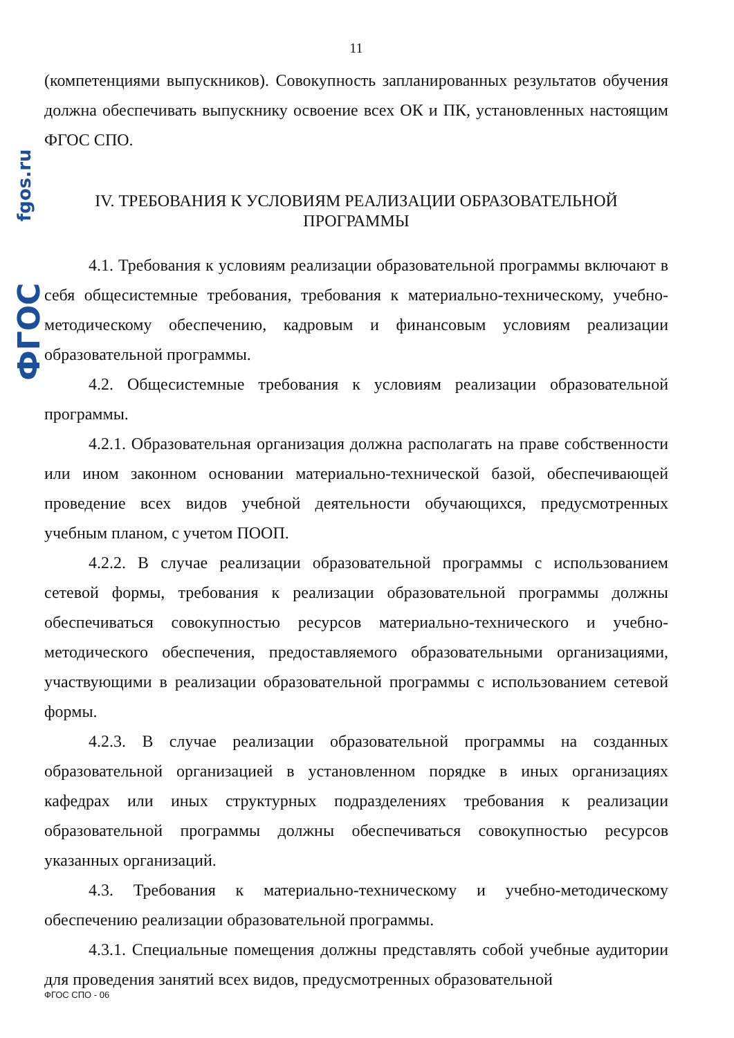fgos.ru
ФГОС
11
(компетенциями выпускников). Совокупность запланированных результатов обучения должна обеспечивать выпускнику освоение всех ОК и ПК, установленных настоящим ФГОС СПО.
IV. ТРЕБОВАНИЯ К УСЛОВИЯМ РЕАЛИЗАЦИИ ОБРАЗОВАТЕЛЬНОЙ
ПРОГРАММЫ
4.1. Требования к условиям реализации образовательной программы включают в себя общесистемные требования, требования к материально-техническому, учебно-методическому обеспечению, кадровым и финансовым условиям реализации образовательной программы.
4.2. Общесистемные требования к условиям реализации образовательной программы.
4.2.1. Образовательная организация должна располагать на праве собственности или ином законном основании материально-технической базой, обеспечивающей проведение всех видов учебной деятельности обучающихся, предусмотренных учебным планом, с учетом ПООП.
4.2.2. В случае реализации образовательной программы с использованием сетевой формы, требования к реализации образовательной программы должны обеспечиваться совокупностью ресурсов материально-технического и учебно-методического обеспечения, предоставляемого образовательными организациями, участвующими в реализации образовательной программы с использованием сетевой формы.
4.2.3. В случае реализации образовательной программы на созданных образовательной организацией в установленном порядке в иных организациях кафедрах или иных структурных подразделениях требования к реализации образовательной программы должны обеспечиваться совокупностью ресурсов указанных организаций.
4.3. Требования к материально-техническому и учебно-методическому обеспечению реализации образовательной программы.
4.3.1. Специальные помещения должны представлять собой учебные аудитории для проведения занятий всех видов, предусмотренных образовательной
ФГОС СПО - 06